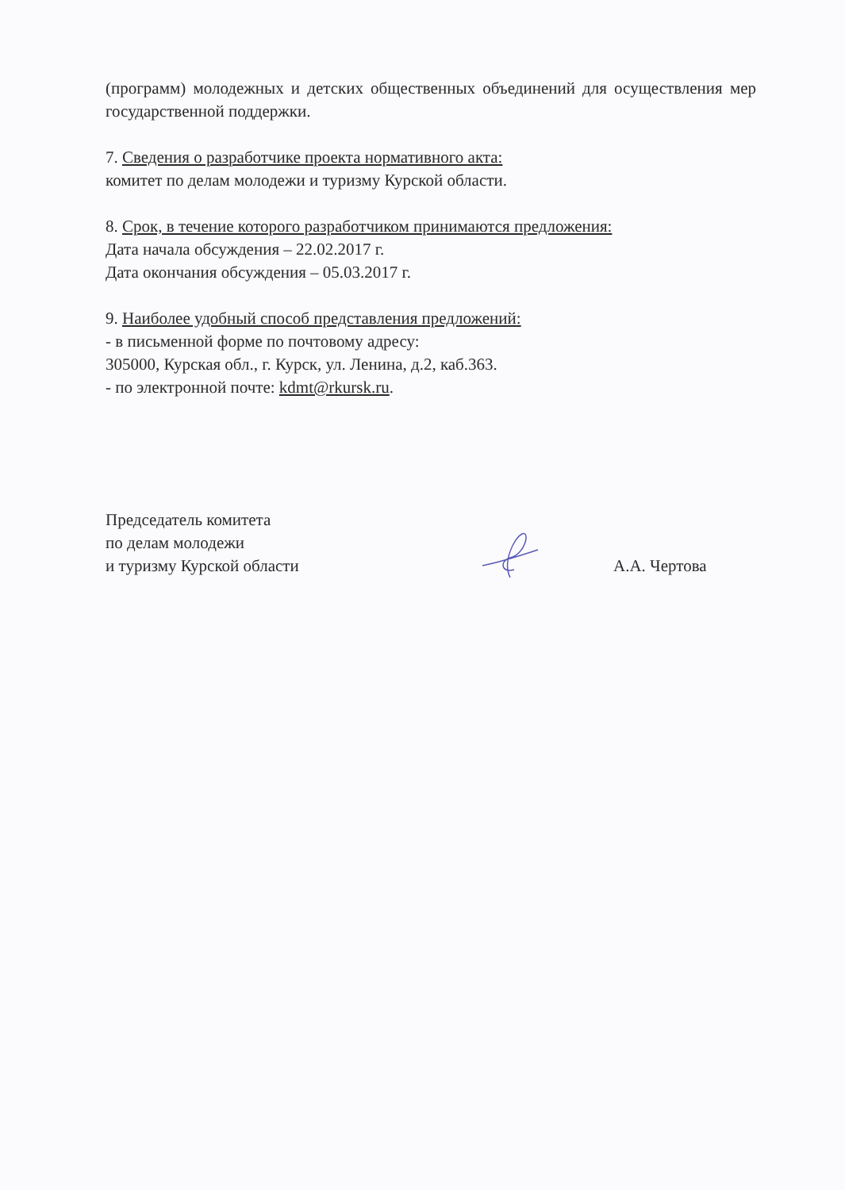(программ) молодежных и детских общественных объединений для осуществления мер государственной поддержки.
7. Сведения о разработчике проекта нормативного акта:
комитет по делам молодежи и туризму Курской области.
8. Срок, в течение которого разработчиком принимаются предложения:
Дата начала обсуждения – 22.02.2017 г.
Дата окончания обсуждения – 05.03.2017 г.
9. Наиболее удобный способ представления предложений:
- в письменной форме по почтовому адресу:
305000, Курская обл., г. Курск, ул. Ленина, д.2, каб.363.
- по электронной почте: kdmt@rkursk.ru.
Председатель комитета
по делам молодежи
и туризму Курской области
А.А. Чертова